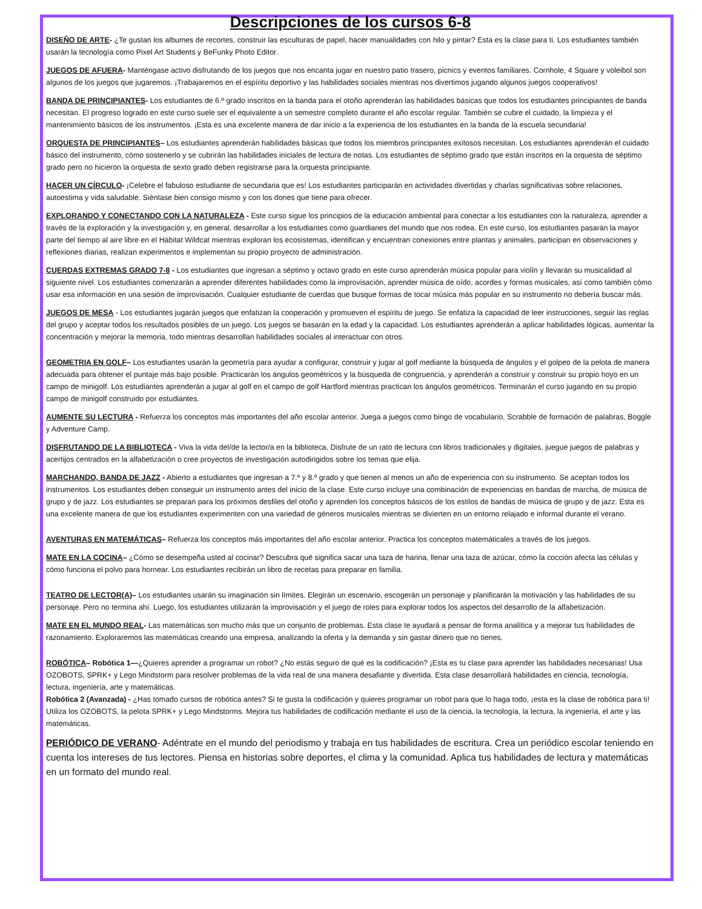Descripciones de los cursos 6-8
DISEÑO DE ARTE- ¿Te gustan los albumes de recortes, construir las esculturas de papel, hacer manualidades con hilo y pintar? Esta es la clase para ti. Los estudiantes también usarán la tecnología como Pixel Art Students y BeFunky Photo Editor.
JUEGOS DE AFUERA- Manténgase activo disfrutando de los juegos que nos encanta jugar en nuestro patio trasero, picnics y eventos familiares. Cornhole, 4 Square y voleibol son algunos de los juegos que jugaremos. ¡Trabajaremos en el espíritu deportivo y las habilidades sociales mientras nos divertimos jugando algunos juegos cooperativos!
BANDA DE PRINCIPIANTES- Los estudiantes de 6.º grado inscritos en la banda para el otoño aprenderán las habilidades básicas que todos los estudiantes principiantes de banda necesitan. El progreso logrado en este curso suele ser el equivalente a un semestre completo durante el año escolar regular. También se cubre el cuidado, la limpieza y el mantenimiento básicos de los instrumentos. ¡Esta es una excelente manera de dar inicio a la experiencia de los estudiantes en la banda de la escuela secundaria!
ORQUESTA DE PRINCIPIANTES– Los estudiantes aprenderán habilidades básicas que todos los miembros principantes exitosos necesitan. Los estudiantes aprenderán el cuidado básico del instrumento, cómo sostenerlo y se cubrirán las habilidades iniciales de lectura de notas. Los estudiantes de séptimo grado que están inscritos en la orquesta de séptimo grado pero no hicieron la orquesta de sexto grado deben registrarse para la orquesta principiante.
HACER UN CÍRCULO- ¡Celebre el fabuloso estudiante de secundaria que es! Los estudiantes participarán en actividades divertidas y charlas significativas sobre relaciones, autoestima y vida saludable. Siéntase bien consigo mismo y con los dones que tiene para ofrecer.
EXPLORANDO Y CONECTANDO CON LA NATURALEZA - Este curso sigue los principios de la educación ambiental para conectar a los estudiantes con la naturaleza, aprender a través de la exploración y la investigación y, en general, desarrollar a los estudiantes como guardianes del mundo que nos rodea. En este curso, los estudiantes pasarán la mayor parte del tiempo al aire libre en el Hábitat Wildcat mientras exploran los ecosistemas, identifican y encuentran conexiones entre plantas y animales, participan en observaciones y reflexiones diarias, realizan experimentos e implementan su propio proyecto de administración.
CUERDAS EXTREMAS GRADO 7-8 - Los estudiantes que ingresan a séptimo y octavo grado en este curso aprenderán música popular para violín y llevarán su musicalidad al siguiente nivel. Los estudiantes comenzarán a aprender diferentes habilidades como la improvisación, aprender música de oído, acordes y formas musicales, así como también cómo usar esa información en una sesión de improvisación. Cualquier estudiante de cuerdas que busque formas de tocar música más popular en su instrumento no debería buscar más.
JUEGOS DE MESA - Los estudiantes jugarán juegos que enfatizan la cooperación y promueven el espíritu de juego. Se enfatiza la capacidad de leer instrucciones, seguir las reglas del grupo y aceptar todos los resultados posibles de un juego. Los juegos se basarán en la edad y la capacidad. Los estudiantes aprenderán a aplicar habilidades lógicas, aumentar la concentración y mejorar la memoria, todo mientras desarrollan habilidades sociales al interactuar con otros.
GEOMETRIA EN GOLF– Los estudiantes usarán la geometría para ayudar a configurar, construir y jugar al golf mediante la búsqueda de ángulos y el golpeo de la pelota de manera adecuada para obtener el puntaje más bajo posible. Practicarán los ángulos geométricos y la búsqueda de congruencia, y aprenderán a construir y construir su propio hoyo en un campo de minigolf. Los estudiantes aprenderán a jugar al golf en el campo de golf Hartford mientras practican los ángulos geométricos. Terminarán el curso jugando en su propio campo de minigolf construido por estudiantes.
AUMENTE SU LECTURA - Refuerza los conceptos más importantes del año escolar anterior. Juega a juegos como bingo de vocabulario, Scrabble de formación de palabras, Boggle y Adventure Camp.
DISFRUTANDO DE LA BIBLIOTECA - Viva la vida del/de la lector/a en la biblioteca. Disfrute de un rato de lectura con libros tradicionales y digitales, juegue juegos de palabras y acertijos centrados en la alfabetización o cree proyectos de investigación autodirigidos sobre los temas que elija.
MARCHANDO, BANDA DE JAZZ - Abierto a estudiantes que ingresan a 7.º y 8.º grado y que tienen al menos un año de experiencia con su instrumento. Se aceptan todos los instrumentos. Los estudiantes deben conseguir un instrumento antes del inicio de la clase. Este curso incluye una combinación de experiencias en bandas de marcha, de música de grupo y de jazz. Los estudiantes se preparan para los próximos desfiles del otoño y aprenden los conceptos básicos de los estilos de bandas de música de grupo y de jazz. Esta es una excelente manera de que los estudiantes experimenten con una variedad de géneros musicales mientras se divierten en un entorno relajado e informal durante el verano.
AVENTURAS EN MATEMÁTICAS– Refuerza los conceptos más importantes del año escolar anterior. Practica los conceptos matemáticales a través de los juegos.
MATE EN LA COCINA– ¿Cómo se desempeña usted al cocinar? Descubra qué significa sacar una taza de harina, llenar una taza de azúcar, cómo la cocción afecta las células y cómo funciona el polvo para hornear. Los estudiantes recibirán un libro de recetas para preparar en familia.
TEATRO DE LECTOR(A)– Los estudiantes usarán su imaginación sin límites. Elegirán un escenario, escogerán un personaje y planificarán la motivación y las habilidades de su personaje. Pero no termina ahí. Luego, los estudiantes utilizarán la improvisación y el juego de roles para explorar todos los aspectos del desarrollo de la alfabetización.
MATE EN EL MUNDO REAL- Las matemáticas son mucho más que un conjunto de problemas. Esta clase te ayudará a pensar de forma analítica y a mejorar tus habilidades de razonamiento. Exploraremos las matemáticas creando una empresa, analizando la oferta y la demanda y sin gastar dinero que no tienes.
ROBÓTICA– Robótica 1—¿Quieres aprender a programar un robot? ¿No estás seguro de qué es la codificación? ¡Esta es tu clase para aprender las habilidades necesarias! Usa OZOBOTS, SPRK+ y Lego Mindstorm para resolver problemas de la vida real de una manera desafiante y divertida. Esta clase desarrollará habilidades en ciencia, tecnología, lectura, ingeniería, arte y matemáticas.
Robótica 2 (Avanzada) - ¿Has tomado cursos de robótica antes? Si te gusta la codificación y quieres programar un robot para que lo haga todo, ¡esta es la clase de robótica para ti! Utiliza los OZOBOTS, la pelota SPRK+ y Lego Mindstorms. Mejora tus habilidades de codificación mediante el uso de la ciencia, la tecnología, la lectura, la ingeniería, el arte y las matemáticas.
PERIÓDICO DE VERANO- Adéntrate en el mundo del periodismo y trabaja en tus habilidades de escritura. Crea un periódico escolar teniendo en cuenta los intereses de tus lectores. Piensa en historias sobre deportes, el clima y la comunidad. Aplica tus habilidades de lectura y matemáticas en un formato del mundo real.